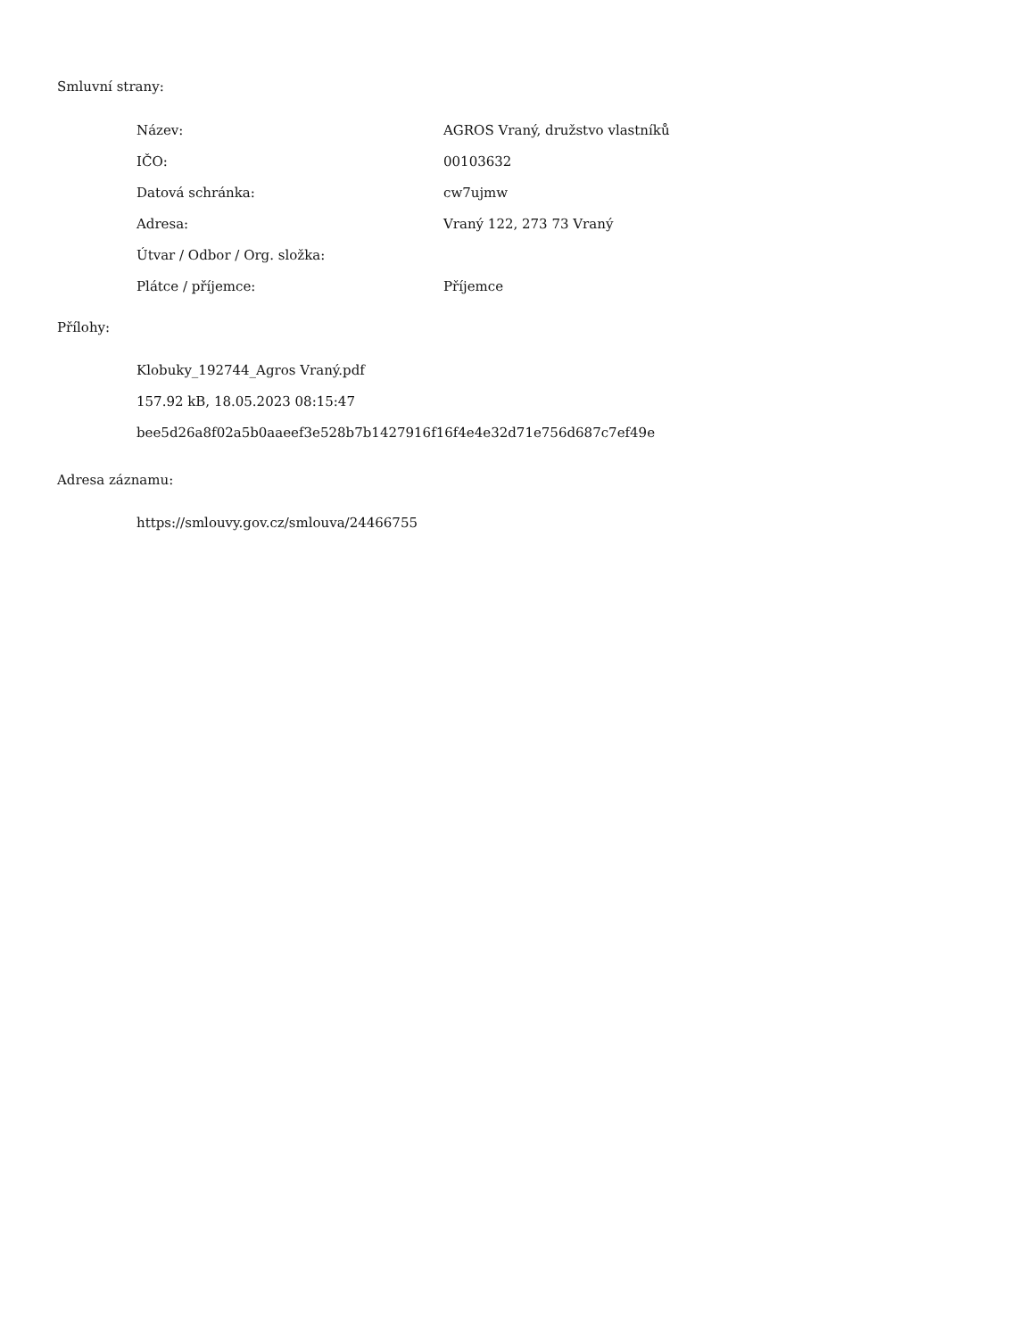Smluvní strany:
| Název: | AGROS Vraný, družstvo vlastníků |
| IČO: | 00103632 |
| Datová schránka: | cw7ujmw |
| Adresa: | Vraný 122, 273 73 Vraný |
| Útvar / Odbor / Org. složka: | |
| Plátce / příjemce: | Příjemce |
Přílohy:
Klobuky_192744_Agros Vraný.pdf
157.92 kB, 18.05.2023 08:15:47
bee5d26a8f02a5b0aaeef3e528b7b1427916f16f4e4e32d71e756d687c7ef49e
Adresa záznamu:
https://smlouvy.gov.cz/smlouva/24466755